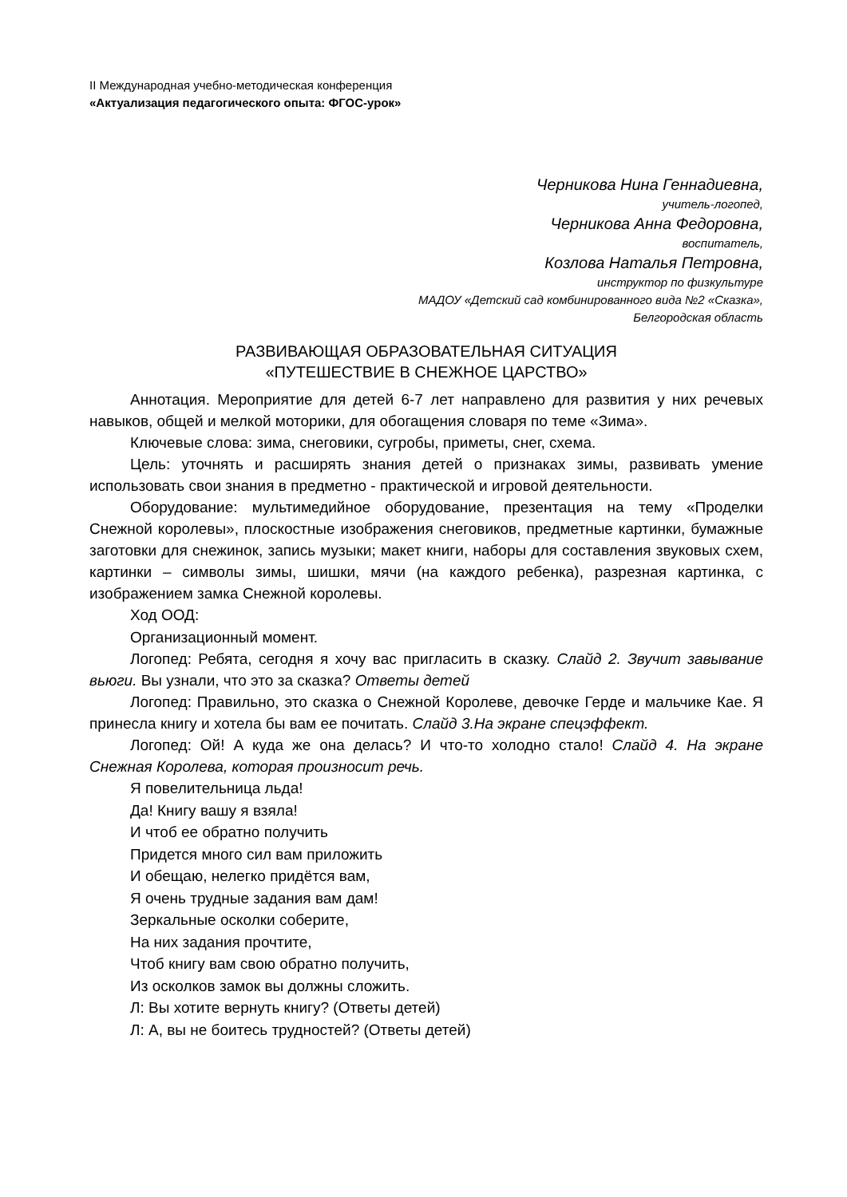II Международная учебно-методическая конференция
«Актуализация педагогического опыта: ФГОС-урок»
Черникова Нина Геннадиевна,
учитель-логопед,
Черникова Анна Федоровна,
воспитатель,
Козлова Наталья Петровна,
инструктор по физкультуре
МАДОУ «Детский сад комбинированного вида №2 «Сказка»,
Белгородская область
РАЗВИВАЮЩАЯ ОБРАЗОВАТЕЛЬНАЯ СИТУАЦИЯ
«ПУТЕШЕСТВИЕ В СНЕЖНОЕ ЦАРСТВО»
Аннотация. Мероприятие для детей 6-7 лет направлено для развития у них речевых навыков, общей и мелкой моторики, для обогащения словаря по теме «Зима».
Ключевые слова: зима, снеговики, сугробы, приметы, снег, схема.
Цель: уточнять и расширять знания детей о признаках зимы, развивать умение использовать свои знания в предметно - практической и игровой деятельности.
Оборудование: мультимедийное оборудование, презентация на тему «Проделки Снежной королевы», плоскостные изображения снеговиков, предметные картинки, бумажные заготовки для снежинок, запись музыки; макет книги, наборы для составления звуковых схем, картинки – символы зимы, шишки, мячи (на каждого ребенка), разрезная картинка, с изображением замка Снежной королевы.
Ход ООД:
Организационный момент.
Логопед: Ребята, сегодня я хочу вас пригласить в сказку. Слайд 2. Звучит завывание вьюги. Вы узнали, что это за сказка? Ответы детей
Логопед: Правильно, это сказка о Снежной Королеве, девочке Герде и мальчике Кае. Я принесла книгу и хотела бы вам ее почитать. Слайд 3.На экране спецэффект.
Логопед: Ой! А куда же она делась? И что-то холодно стало! Слайд 4. На экране Снежная Королева, которая произносит речь.
Я повелительница льда!
Да! Книгу вашу я взяла!
И чтоб ее обратно получить
Придется много сил вам приложить
И обещаю, нелегко придётся вам,
Я очень трудные задания вам дам!
Зеркальные осколки соберите,
На них задания прочтите,
Чтоб книгу вам свою обратно получить,
Из осколков замок вы должны сложить.
Л: Вы хотите вернуть книгу? (Ответы детей)
Л: А, вы не боитесь трудностей? (Ответы детей)